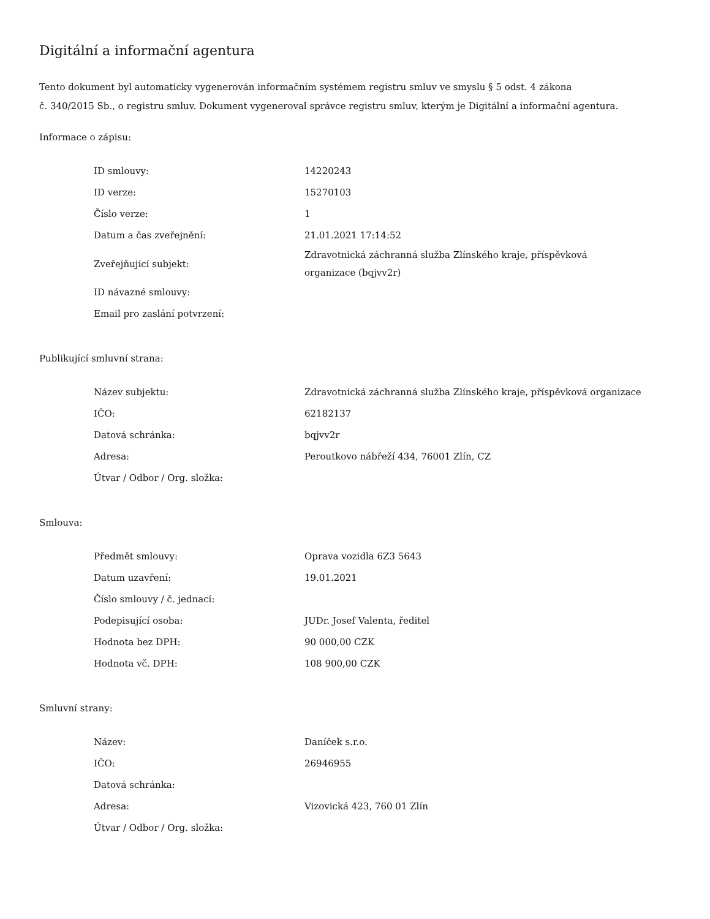Digitální a informační agentura
Tento dokument byl automaticky vygenerován informačním systémem registru smluv ve smyslu § 5 odst. 4 zákona
č. 340/2015 Sb., o registru smluv. Dokument vygeneroval správce registru smluv, kterým je Digitální a informační agentura.
Informace o zápisu:
| ID smlouvy: | 14220243 |
| ID verze: | 15270103 |
| Číslo verze: | 1 |
| Datum a čas zveřejnění: | 21.01.2021 17:14:52 |
| Zveřejňující subjekt: | Zdravotnická záchranná služba Zlínského kraje, příspěvková organizace (bqjvv2r) |
| ID návazné smlouvy: | |
| Email pro zaslání potvrzení: | |
Publikující smluvní strana:
| Název subjektu: | Zdravotnická záchranná služba Zlínského kraje, příspěvková organizace |
| IČO: | 62182137 |
| Datová schránka: | bqjvv2r |
| Adresa: | Peroutkovo nábřeží 434, 76001 Zlín, CZ |
| Útvar / Odbor / Org. složka: | |
Smlouva:
| Předmět smlouvy: | Oprava vozidla 6Z3 5643 |
| Datum uzavření: | 19.01.2021 |
| Číslo smlouvy / č. jednací: | |
| Podepisující osoba: | JUDr. Josef Valenta, ředitel |
| Hodnota bez DPH: | 90 000,00 CZK |
| Hodnota vč. DPH: | 108 900,00 CZK |
Smluvní strany:
| Název: | Daníček s.r.o. |
| IČO: | 26946955 |
| Datová schránka: | |
| Adresa: | Vizovická 423, 760 01 Zlín |
| Útvar / Odbor / Org. složka: | |